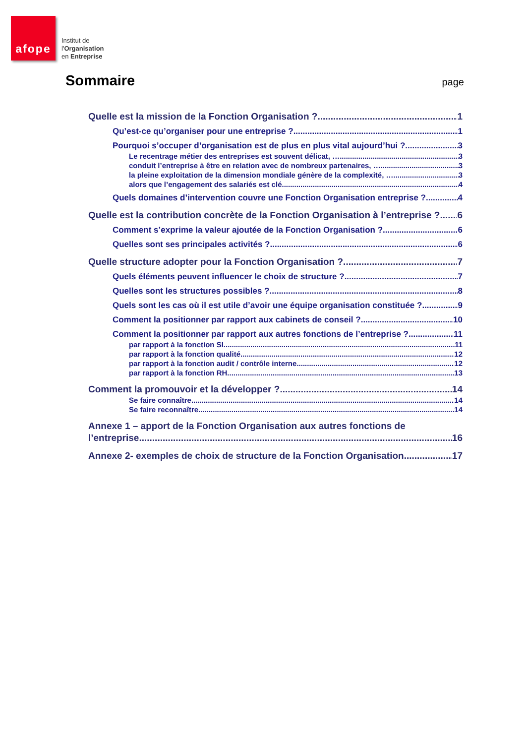afope
Institut de
l'Organisation
en Entreprise
Sommaire
page
Quelle est la mission de la Fonction Organisation ? 1
Qu’est-ce qu’organiser pour une entreprise ? 1
Pourquoi s’occuper d’organisation est de plus en plus vital aujourd’hui ? 3
Le recentrage métier des entreprises est souvent délicat, … 3
conduit l’entreprise à être en relation avec de nombreux partenaires, … 3
la pleine exploitation de la dimension mondiale génère de la complexité, … 3
alors que l’engagement des salariés est clé. 4
Quels domaines d’intervention couvre une Fonction Organisation entreprise ? 4
Quelle est la contribution concrète de la Fonction Organisation à l’entreprise ? 6
Comment s’exprime la valeur ajoutée de la Fonction Organisation ? 6
Quelles sont ses principales activités ? 6
Quelle structure adopter pour la Fonction Organisation ? 7
Quels éléments peuvent influencer le choix de structure ? 7
Quelles sont les structures possibles ? 8
Quels sont les cas où il est utile d’avoir une équipe organisation constituée ? 9
Comment la positionner par rapport aux cabinets de conseil ? 10
Comment la positionner par rapport aux autres fonctions de l’entreprise ? 11
par rapport à la fonction SI 11
par rapport à la fonction qualité 12
par rapport à la fonction audit / contrôle interne 12
par rapport à la fonction RH 13
Comment la promouvoir et la développer ? 14
Se faire connaître 14
Se faire reconnaître 14
Annexe 1 – apport de la Fonction Organisation aux autres fonctions de
l’entreprise 16
Annexe 2- exemples de choix de structure de la Fonction Organisation 17